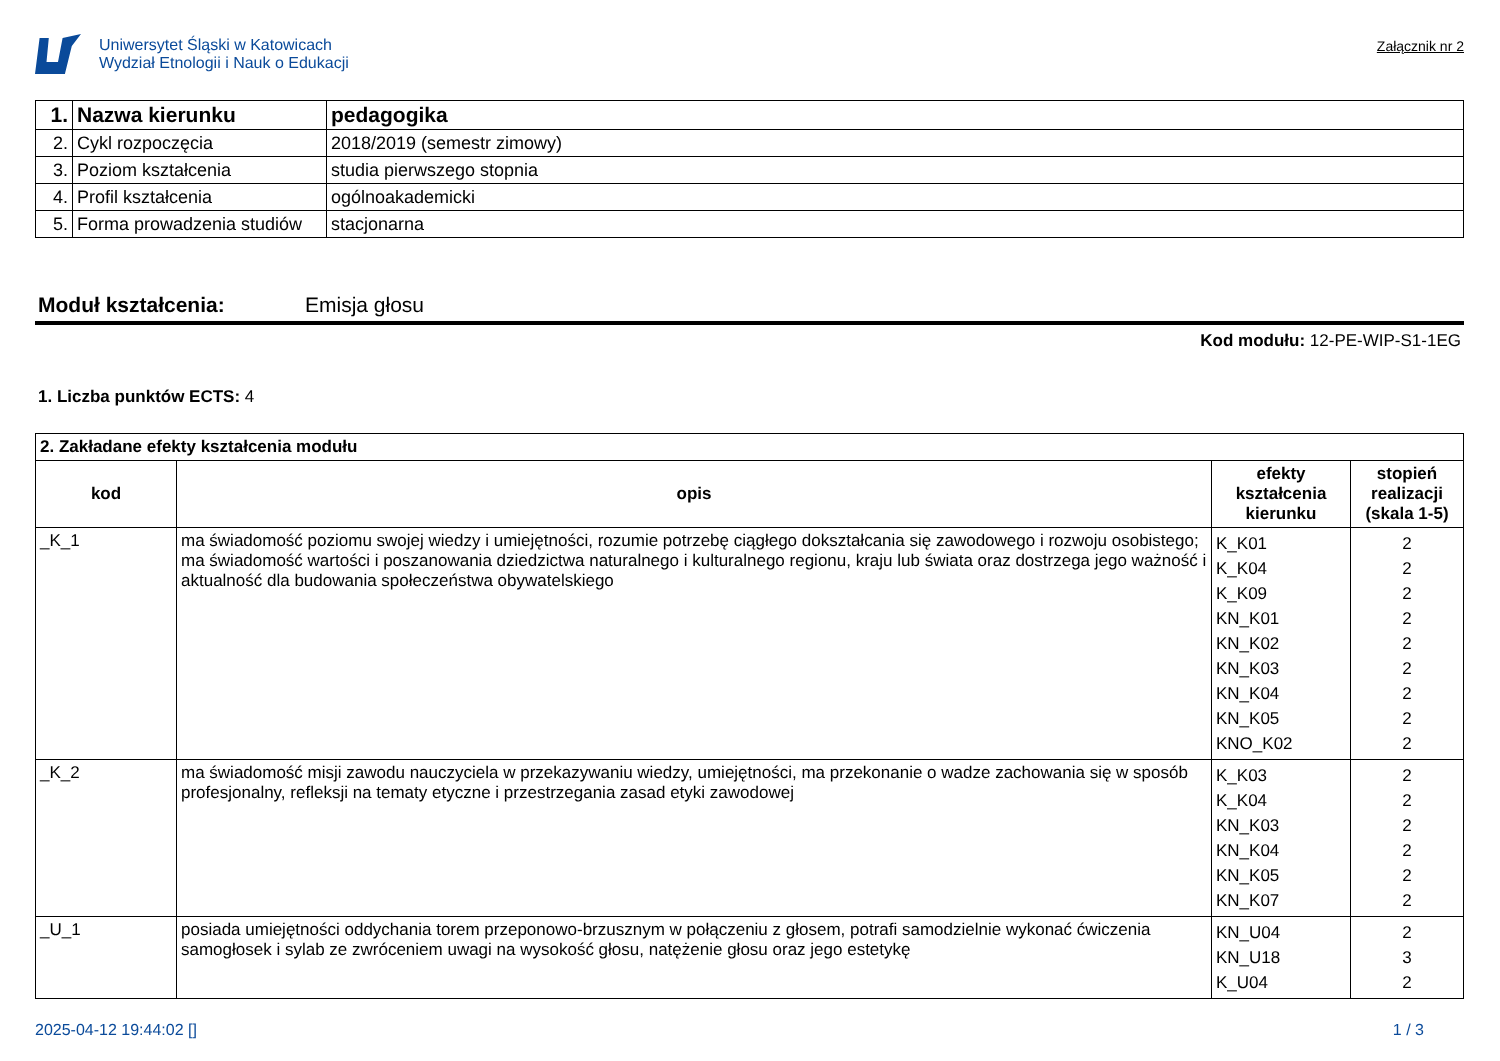Uniwersytet Śląski w Katowicach
Wydział Etnologii i Nauk o Edukacji
Załącznik nr 2
| 1. | Nazwa kierunku | pedagogika |
| 2. | Cykl rozpoczęcia | 2018/2019 (semestr zimowy) |
| 3. | Poziom kształcenia | studia pierwszego stopnia |
| 4. | Profil kształcenia | ogólnoakademicki |
| 5. | Forma prowadzenia studiów | stacjonarna |
Moduł kształcenia: Emisja głosu
Kod modułu: 12-PE-WIP-S1-1EG
1. Liczba punktów ECTS: 4
| 2. Zakładane efekty kształcenia modułu | | | |
| kod | opis | efekty kształcenia kierunku | stopień realizacji (skala 1-5) |
| _K_1 | ma świadomość poziomu swojej wiedzy i umiejętności, rozumie potrzebę ciągłego dokształcania się zawodowego i rozwoju osobistego; ma świadomość wartości i poszanowania dziedzictwa naturalnego i kulturalnego regionu, kraju lub świata oraz dostrzega jego ważność i aktualność dla budowania społeczeństwa obywatelskiego | K_K01 K_K04 K_K09 KN_K01 KN_K02 KN_K03 KN_K04 KN_K05 KNO_K02 | 2 2 2 2 2 2 2 2 2 |
| _K_2 | ma świadomość misji zawodu nauczyciela w przekazywaniu wiedzy, umiejętności, ma przekonanie o wadze zachowania się w sposób profesjonalny, refleksji na tematy etyczne i przestrzegania zasad etyki zawodowej | K_K03 K_K04 KN_K03 KN_K04 KN_K05 KN_K07 | 2 2 2 2 2 2 |
| _U_1 | posiada umiejętności oddychania torem przeponowo-brzusznym w połączeniu z głosem, potrafi samodzielnie wykonać ćwiczenia samogłosek i sylab ze zwróceniem uwagi na wysokość głosu, natężenie głosu oraz jego estetykę | KN_U04 KN_U18 K_U04 | 2 3 2 |
2025-04-12 19:44:02 [] 1 / 3